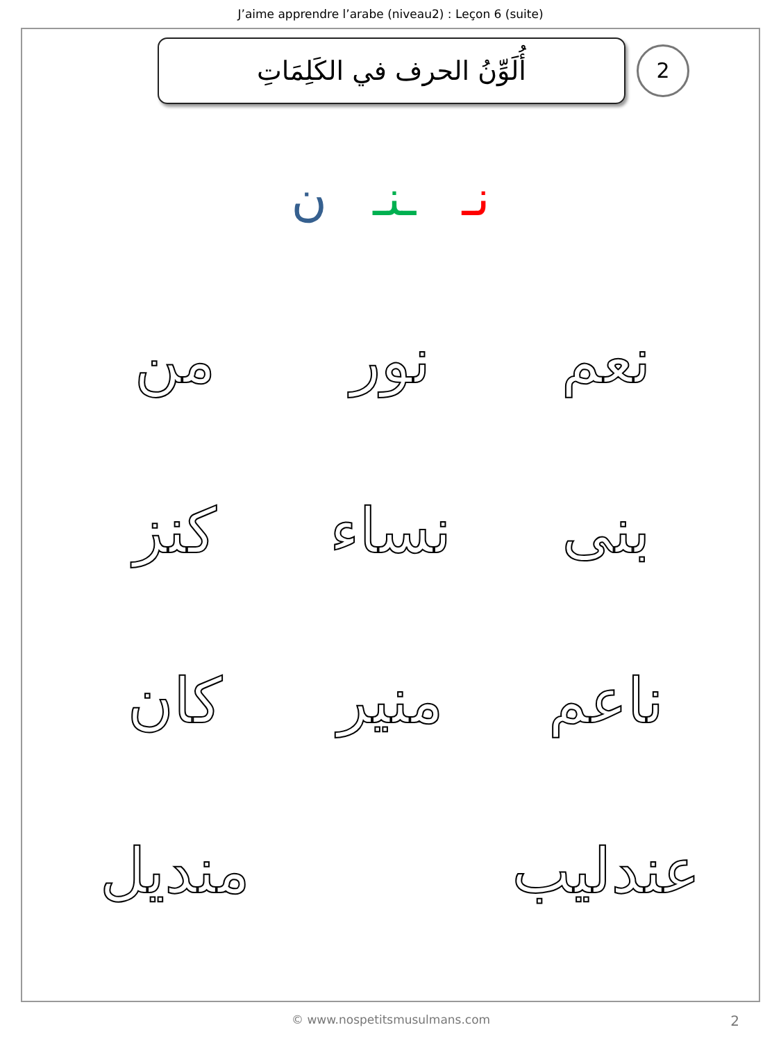J’aime apprendre l’arabe (niveau2) : Leçon 6 (suite)
أُلَوِّنُ الحرف في الكَلِمَاتِ
2
نـ ـنـ ن
نعم نور من
بنى نساء كنز
ناعم منير كان
عندليب
منديل
© www.nospetitsmusulmans.com 2